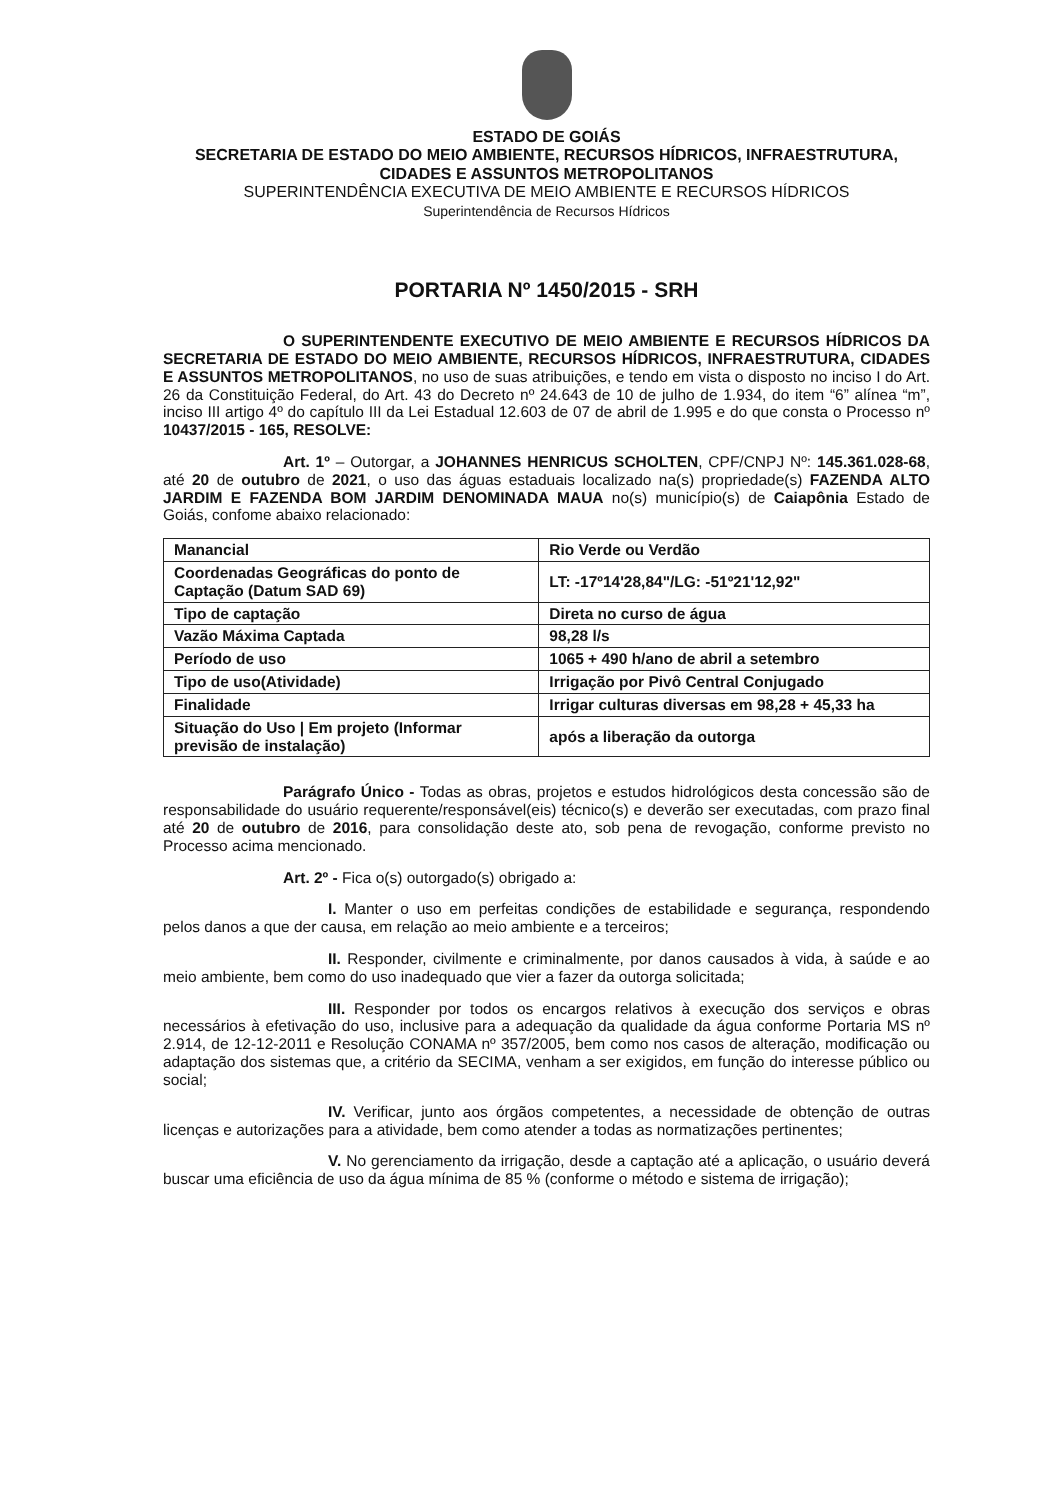ESTADO DE GOIÁS
SECRETARIA DE ESTADO DO MEIO AMBIENTE, RECURSOS HÍDRICOS, INFRAESTRUTURA, CIDADES E ASSUNTOS METROPOLITANOS
SUPERINTENDÊNCIA EXECUTIVA DE MEIO AMBIENTE E RECURSOS HÍDRICOS
Superintendência de Recursos Hídricos
PORTARIA Nº 1450/2015 - SRH
O SUPERINTENDENTE EXECUTIVO DE MEIO AMBIENTE E RECURSOS HÍDRICOS DA SECRETARIA DE ESTADO DO MEIO AMBIENTE, RECURSOS HÍDRICOS, INFRAESTRUTURA, CIDADES E ASSUNTOS METROPOLITANOS, no uso de suas atribuições, e tendo em vista o disposto no inciso I do Art. 26 da Constituição Federal, do Art. 43 do Decreto nº 24.643 de 10 de julho de 1.934, do item “6” alínea “m”, inciso III artigo 4º do capítulo III da Lei Estadual 12.603 de 07 de abril de 1.995 e do que consta o Processo nº 10437/2015 - 165, RESOLVE:
Art. 1º – Outorgar, a JOHANNES HENRICUS SCHOLTEN, CPF/CNPJ Nº: 145.361.028-68, até 20 de outubro de 2021, o uso das águas estaduais localizado na(s) propriedade(s) FAZENDA ALTO JARDIM E FAZENDA BOM JARDIM DENOMINADA MAUA no(s) município(s) de Caiapônia Estado de Goiás, confome abaixo relacionado:
| Manancial | Rio Verde ou Verdão |
| Coordenadas Geográficas do ponto de Captação (Datum SAD 69) | LT: -17º14'28,84"/LG: -51º21'12,92" |
| Tipo de captação | Direta no curso de água |
| Vazão Máxima Captada | 98,28 l/s |
| Período de uso | 1065 + 490 h/ano de abril a setembro |
| Tipo de uso(Atividade) | Irrigação por Pivô Central Conjugado |
| Finalidade | Irrigar culturas diversas em 98,28 + 45,33 ha |
| Situação do Uso / Em projeto (Informar previsão de instalação) | após a liberação da outorga |
Parágrafo Único - Todas as obras, projetos e estudos hidrológicos desta concessão são de responsabilidade do usuário requerente/responsável(eis) técnico(s) e deverão ser executadas, com prazo final até 20 de outubro de 2016, para consolidação deste ato, sob pena de revogação, conforme previsto no Processo acima mencionado.
Art. 2º - Fica o(s) outorgado(s) obrigado a:
I. Manter o uso em perfeitas condições de estabilidade e segurança, respondendo pelos danos a que der causa, em relação ao meio ambiente e a terceiros;
II. Responder, civilmente e criminalmente, por danos causados à vida, à saúde e ao meio ambiente, bem como do uso inadequado que vier a fazer da outorga solicitada;
III. Responder por todos os encargos relativos à execução dos serviços e obras necessários à efetivação do uso, inclusive para a adequação da qualidade da água conforme Portaria MS nº 2.914, de 12-12-2011 e Resolução CONAMA nº 357/2005, bem como nos casos de alteração, modificação ou adaptação dos sistemas que, a critério da SECIMA, venham a ser exigidos, em função do interesse público ou social;
IV. Verificar, junto aos órgãos competentes, a necessidade de obtenção de outras licenças e autorizações para a atividade, bem como atender a todas as normatizações pertinentes;
V. No gerenciamento da irrigação, desde a captação até a aplicação, o usuário deverá buscar uma eficiência de uso da água mínima de 85 % (conforme o método e sistema de irrigação);